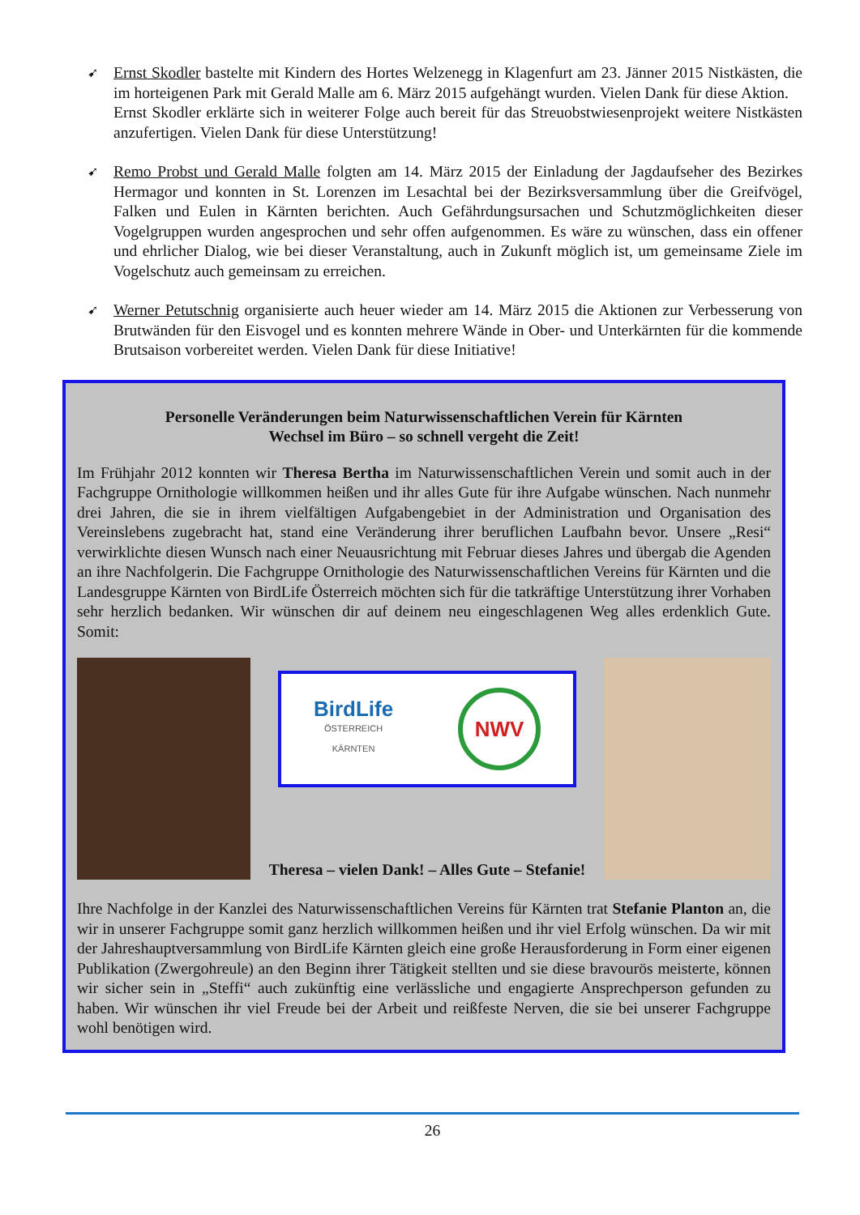➹
Ernst Skodler bastelte mit Kindern des Hortes Welzenegg in Klagenfurt am 23. Jänner 2015 Nistkästen, die im horteigenen Park mit Gerald Malle am 6. März 2015 aufgehängt wurden. Vielen Dank für diese Aktion.
Ernst Skodler erklärte sich in weiterer Folge auch bereit für das Streuobstwiesenprojekt weitere Nistkästen anzufertigen. Vielen Dank für diese Unterstützung!
➹
Remo Probst und Gerald Malle folgten am 14. März 2015 der Einladung der Jagdaufseher des Bezirkes Hermagor und konnten in St. Lorenzen im Lesachtal bei der Bezirksversammlung über die Greifvögel, Falken und Eulen in Kärnten berichten. Auch Gefährdungsursachen und Schutzmöglichkeiten dieser Vogelgruppen wurden angesprochen und sehr offen aufgenommen. Es wäre zu wünschen, dass ein offener und ehrlicher Dialog, wie bei dieser Veranstaltung, auch in Zukunft möglich ist, um gemeinsame Ziele im Vogelschutz auch gemeinsam zu erreichen.
➹
Werner Petutschnig organisierte auch heuer wieder am 14. März 2015 die Aktionen zur Verbesserung von Brutwänden für den Eisvogel und es konnten mehrere Wände in Ober- und Unterkärnten für die kommende Brutsaison vorbereitet werden. Vielen Dank für diese Initiative!
Personelle Veränderungen beim Naturwissenschaftlichen Verein für Kärnten
Wechsel im Büro – so schnell vergeht die Zeit!
Im Frühjahr 2012 konnten wir Theresa Bertha im Naturwissenschaftlichen Verein und somit auch in der Fachgruppe Ornithologie willkommen heißen und ihr alles Gute für ihre Aufgabe wünschen. Nach nunmehr drei Jahren, die sie in ihrem vielfältigen Aufgabengebiet in der Administration und Organisation des Vereinslebens zugebracht hat, stand eine Veränderung ihrer beruflichen Laufbahn bevor. Unsere „Resi“ verwirklichte diesen Wunsch nach einer Neuausrichtung mit Februar dieses Jahres und übergab die Agenden an ihre Nachfolgerin. Die Fachgruppe Ornithologie des Naturwissenschaftlichen Vereins für Kärnten und die Landesgruppe Kärnten von BirdLife Österreich möchten sich für die tatkräftige Unterstützung ihrer Vorhaben sehr herzlich bedanken. Wir wünschen dir auf deinem neu eingeschlagenen Weg alles erdenklich Gute. Somit:
BirdLife
ÖSTERREICH
KÄRNTEN
NWV
Theresa – vielen Dank! – Alles Gute – Stefanie!
Ihre Nachfolge in der Kanzlei des Naturwissenschaftlichen Vereins für Kärnten trat Stefanie Planton an, die wir in unserer Fachgruppe somit ganz herzlich willkommen heißen und ihr viel Erfolg wünschen. Da wir mit der Jahreshauptversammlung von BirdLife Kärnten gleich eine große Herausforderung in Form einer eigenen Publikation (Zwergohreule) an den Beginn ihrer Tätigkeit stellten und sie diese bravourös meisterte, können wir sicher sein in „Steffi“ auch zukünftig eine verlässliche und engagierte Ansprechperson gefunden zu haben. Wir wünschen ihr viel Freude bei der Arbeit und reißfeste Nerven, die sie bei unserer Fachgruppe wohl benötigen wird.
26